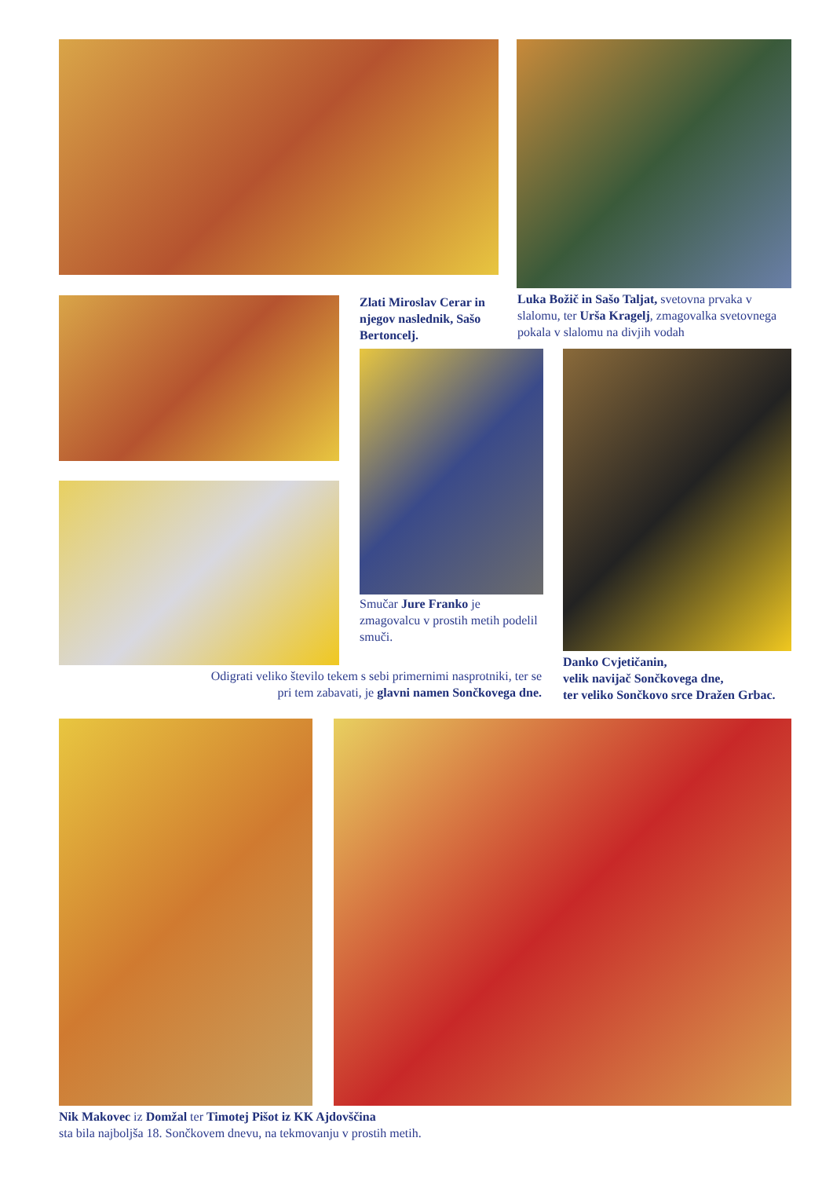Zlati Miroslav Cerar in njegov naslednik, Sašo Bertoncelj.
Luka Božič in Sašo Taljat, svetovna prvaka v slalomu, ter Urša Kragelj, zmagovalka svetovnega pokala v slalomu na divjih vodah
Smučar Jure Franko je zmagovalcu v prostih metih podelil smuči.
Danko Cvjetičanin,
velik navijač Sončkovega dne,
ter veliko Sončkovo srce Dražen Grbac.
Odigrati veliko število tekem s sebi primernimi nasprotniki, ter se pri tem zabavati, je glavni namen Sončkovega dne.
Nik Makovec iz Domžal ter Timotej Pišot iz KK Ajdovščina
sta bila najboljša 18. Sončkovem dnevu, na tekmovanju v prostih metih.